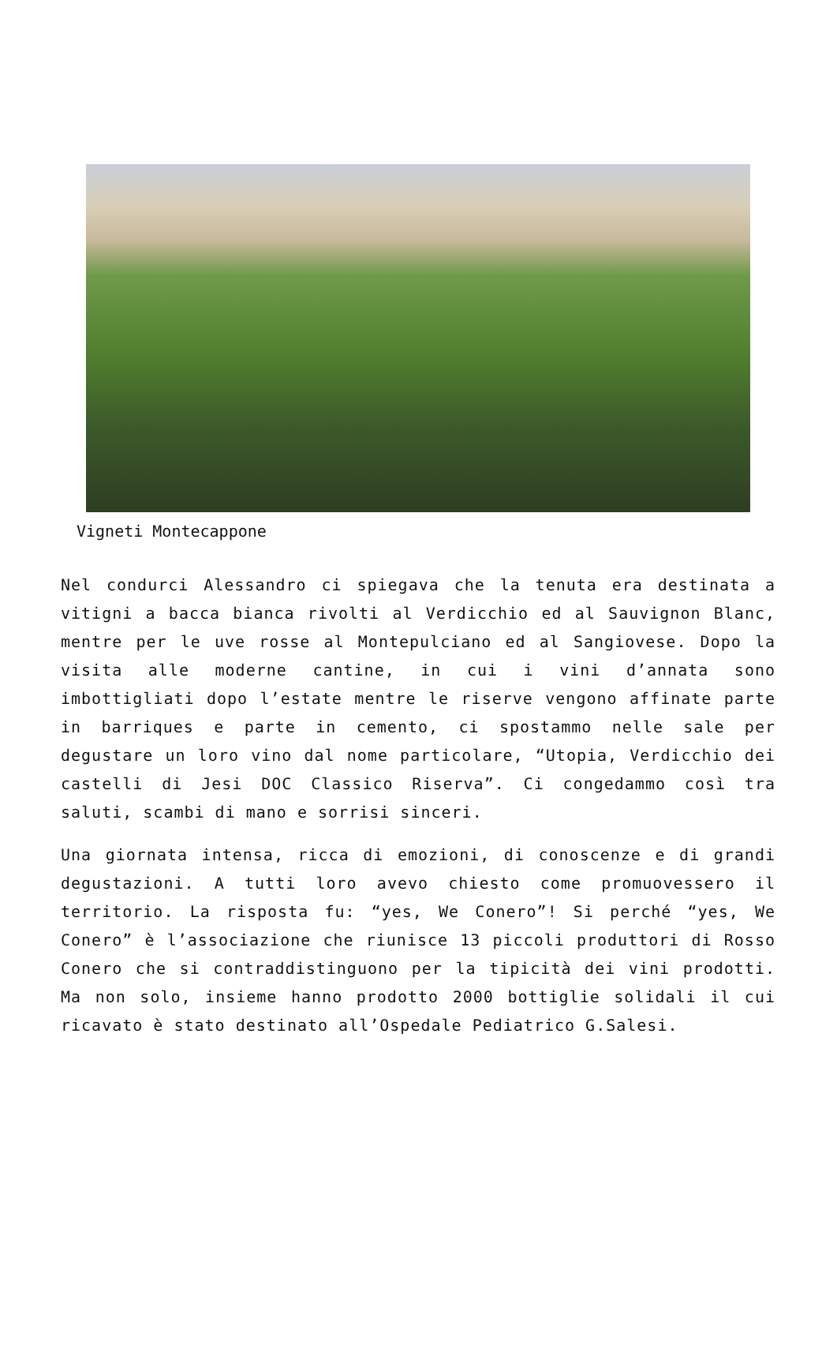Vigneti Montecappone
Nel condurci Alessandro ci spiegava che la tenuta era destinata a vitigni a bacca bianca rivolti al Verdicchio ed al Sauvignon Blanc, mentre per le uve rosse al Montepulciano ed al Sangiovese. Dopo la visita alle moderne cantine, in cui i vini d’annata sono imbottigliati dopo l’estate mentre le riserve vengono affinate parte in barriques e parte in cemento, ci spostammo nelle sale per degustare un loro vino dal nome particolare, “Utopia, Verdicchio dei castelli di Jesi DOC Classico Riserva”. Ci congedammo così tra saluti, scambi di mano e sorrisi sinceri.
Una giornata intensa, ricca di emozioni, di conoscenze e di grandi degustazioni. A tutti loro avevo chiesto come promuovessero il territorio. La risposta fu: “yes, We Conero”! Si perché “yes, We Conero” è l’associazione che riunisce 13 piccoli produttori di Rosso Conero che si contraddistinguono per la tipicità dei vini prodotti. Ma non solo, insieme hanno prodotto 2000 bottiglie solidali il cui ricavato è stato destinato all’Ospedale Pediatrico G.Salesi.